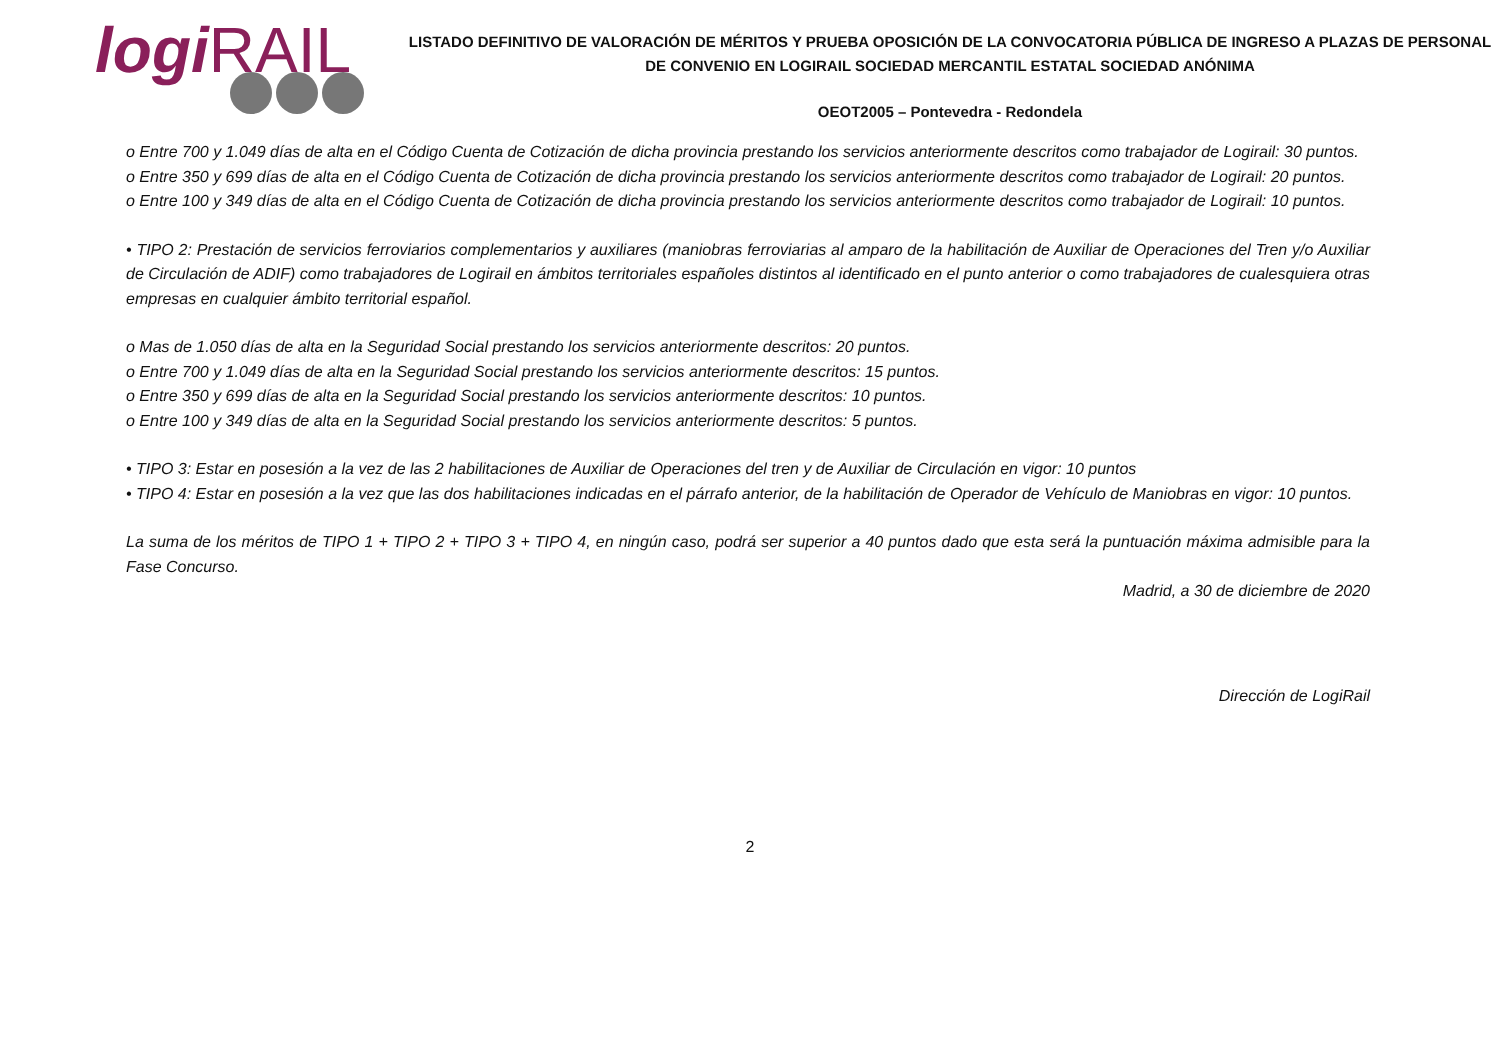logiRAIL
LISTADO DEFINITIVO DE VALORACIÓN DE MÉRITOS Y PRUEBA OPOSICIÓN DE LA CONVOCATORIA PÚBLICA DE INGRESO A PLAZAS DE PERSONAL DE CONVENIO EN LOGIRAIL SOCIEDAD MERCANTIL ESTATAL SOCIEDAD ANÓNIMA
OEOT2005 – Pontevedra - Redondela
o Entre 700 y 1.049 días de alta en el Código Cuenta de Cotización de dicha provincia prestando los servicios anteriormente descritos como trabajador de Logirail: 30 puntos.
o Entre 350 y 699 días de alta en el Código Cuenta de Cotización de dicha provincia prestando los servicios anteriormente descritos como trabajador de Logirail: 20 puntos.
o Entre 100 y 349 días de alta en el Código Cuenta de Cotización de dicha provincia prestando los servicios anteriormente descritos como trabajador de Logirail: 10 puntos.
• TIPO 2: Prestación de servicios ferroviarios complementarios y auxiliares (maniobras ferroviarias al amparo de la habilitación de Auxiliar de Operaciones del Tren y/o Auxiliar de Circulación de ADIF) como trabajadores de Logirail en ámbitos territoriales españoles distintos al identificado en el punto anterior o como trabajadores de cualesquiera otras empresas en cualquier ámbito territorial español.
o Mas de 1.050 días de alta en la Seguridad Social prestando los servicios anteriormente descritos: 20 puntos.
o Entre 700 y 1.049 días de alta en la Seguridad Social prestando los servicios anteriormente descritos: 15 puntos.
o Entre 350 y 699 días de alta en la Seguridad Social prestando los servicios anteriormente descritos: 10 puntos.
o Entre 100 y 349 días de alta en la Seguridad Social prestando los servicios anteriormente descritos: 5 puntos.
• TIPO 3: Estar en posesión a la vez de las 2 habilitaciones de Auxiliar de Operaciones del tren y de Auxiliar de Circulación en vigor: 10 puntos
• TIPO 4: Estar en posesión a la vez que las dos habilitaciones indicadas en el párrafo anterior, de la habilitación de Operador de Vehículo de Maniobras en vigor: 10 puntos.
La suma de los méritos de TIPO 1 + TIPO 2 + TIPO 3 + TIPO 4, en ningún caso, podrá ser superior a 40 puntos dado que esta será la puntuación máxima admisible para la Fase Concurso.
Madrid, a 30 de diciembre de 2020
Dirección de LogiRail
2